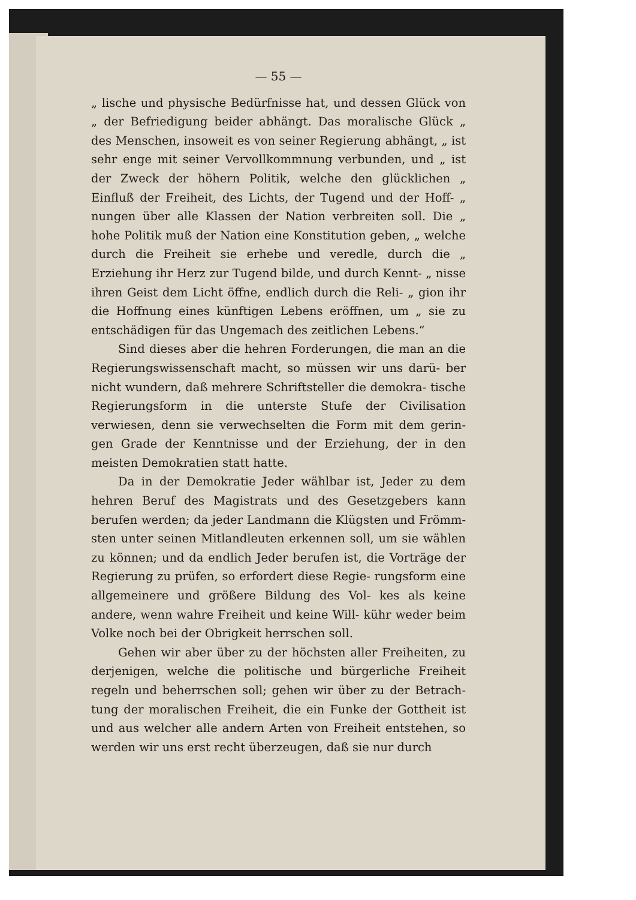— 55 —
„ lische und physische Bedürfnisse hat, und dessen Glück von „ der Befriedigung beider abhängt. Das moralische Glück „ des Menschen, insoweit es von seiner Regierung abhängt, „ ist sehr enge mit seiner Vervollkommnung verbunden, und „ ist der Zweck der höhern Politik, welche den glücklichen „ Einfluß der Freiheit, des Lichts, der Tugend und der Hoff- „ nungen über alle Klassen der Nation verbreiten soll. Die „ hohe Politik muß der Nation eine Konstitution geben, „ welche durch die Freiheit sie erhebe und veredle, durch die „ Erziehung ihr Herz zur Tugend bilde, und durch Kennt- „ nisse ihren Geist dem Licht öffne, endlich durch die Reli- „ gion ihr die Hoffnung eines künftigen Lebens eröffnen, um „ sie zu entschädigen für das Ungemach des zeitlichen Lebens.“
Sind dieses aber die hehren Forderungen, die man an die Regierungswissenschaft macht, so müssen wir uns darü- ber nicht wundern, daß mehrere Schriftsteller die demokra- tische Regierungsform in die unterste Stufe der Civilisation verwiesen, denn sie verwechselten die Form mit dem gerin- gen Grade der Kenntnisse und der Erziehung, der in den meisten Demokratien statt hatte.
Da in der Demokratie Jeder wählbar ist, Jeder zu dem hehren Beruf des Magistrats und des Gesetzgebers kann berufen werden; da jeder Landmann die Klügsten und Frömm- sten unter seinen Mitlandleuten erkennen soll, um sie wählen zu können; und da endlich Jeder berufen ist, die Vorträge der Regierung zu prüfen, so erfordert diese Regie- rungsform eine allgemeinere und größere Bildung des Vol- kes als keine andere, wenn wahre Freiheit und keine Will- kühr weder beim Volke noch bei der Obrigkeit herrschen soll.
Gehen wir aber über zu der höchsten aller Freiheiten, zu derjenigen, welche die politische und bürgerliche Freiheit regeln und beherrschen soll; gehen wir über zu der Betrach- tung der moralischen Freiheit, die ein Funke der Gottheit ist und aus welcher alle andern Arten von Freiheit entstehen, so werden wir uns erst recht überzeugen, daß sie nur durch